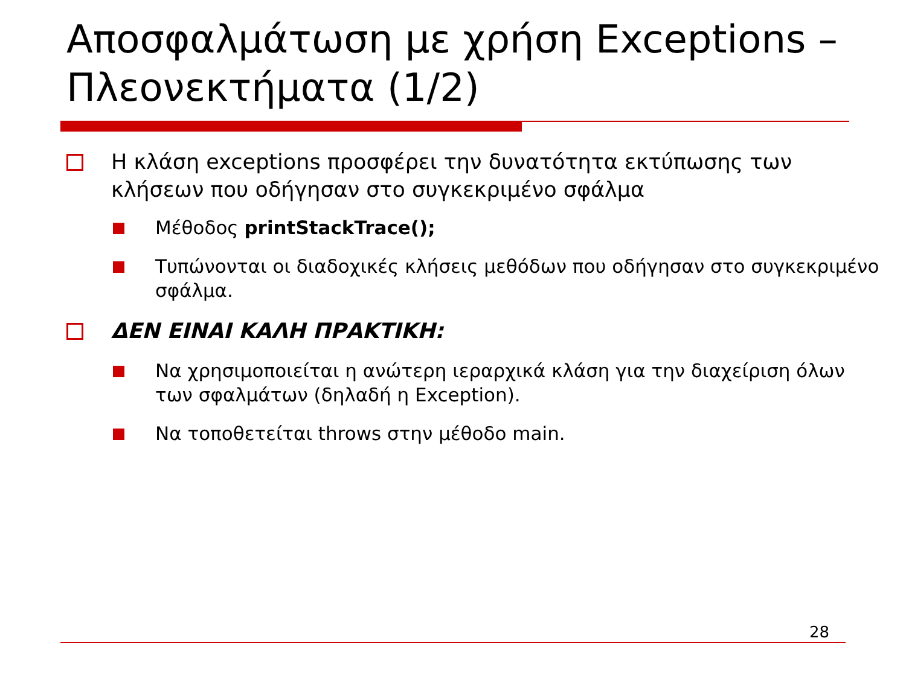Αποσφαλμάτωση με χρήση Exceptions – Πλεονεκτήματα (1/2)
Η κλάση exceptions προσφέρει την δυνατότητα εκτύπωσης των κλήσεων που οδήγησαν στο συγκεκριμένο σφάλμα
Μέθοδος printStackTrace();
Τυπώνονται οι διαδοχικές κλήσεις μεθόδων που οδήγησαν στο συγκεκριμένο σφάλμα.
ΔΕΝ ΕΙΝΑΙ ΚΑΛΗ ΠΡΑΚΤΙΚΗ:
Να χρησιμοποιείται η ανώτερη ιεραρχικά κλάση για την διαχείριση όλων των σφαλμάτων (δηλαδή η Exception).
Να τοποθετείται throws στην μέθοδο main.
28